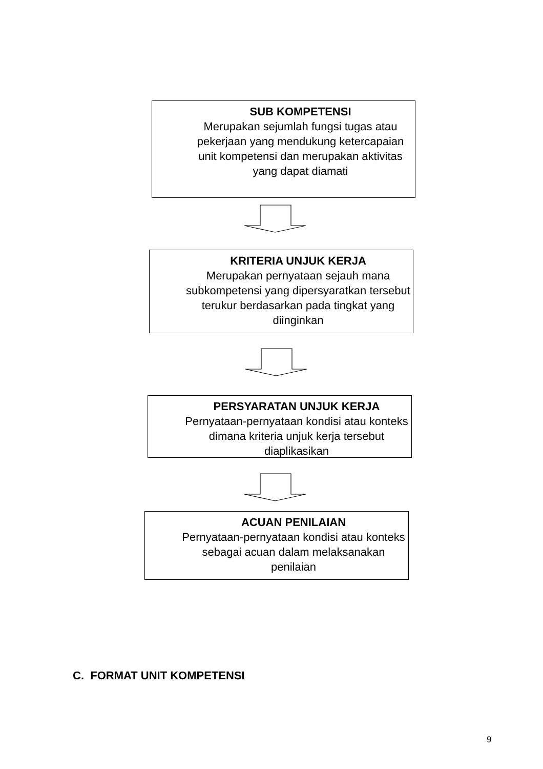SUB KOMPETENSI
Merupakan sejumlah fungsi tugas atau pekerjaan yang mendukung ketercapaian unit kompetensi dan merupakan aktivitas yang dapat diamati
KRITERIA UNJUK KERJA
Merupakan pernyataan sejauh mana subkompetensi yang dipersyaratkan tersebut terukur berdasarkan pada tingkat yang diinginkan
PERSYARATAN UNJUK KERJA
Pernyataan-pernyataan kondisi atau konteks dimana kriteria unjuk kerja tersebut diaplikasikan
ACUAN PENILAIAN
Pernyataan-pernyataan kondisi atau konteks sebagai acuan dalam melaksanakan penilaian
C. FORMAT UNIT KOMPETENSI
9